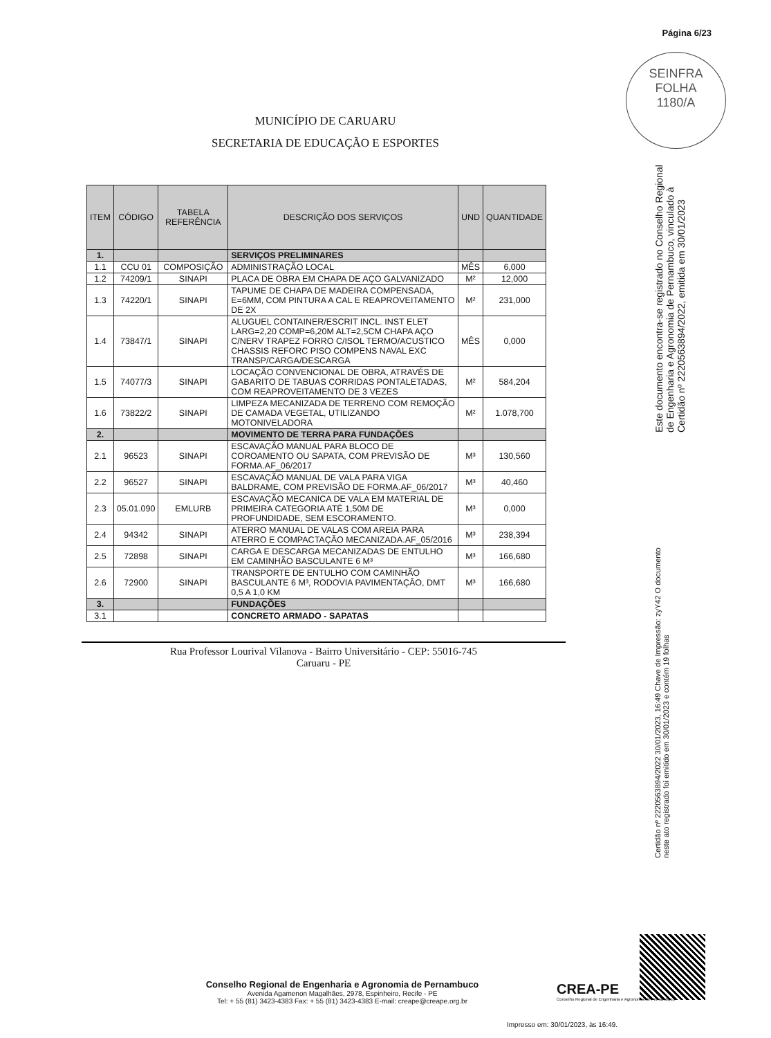Página 6/23
SEINFRA
FOLHA
1180/A
MUNICÍPIO DE CARUARU
SECRETARIA DE EDUCAÇÃO E ESPORTES
| ITEM | CÓDIGO | TABELA REFERÊNCIA | DESCRIÇÃO DOS SERVIÇOS | UND | QUANTIDADE |
| --- | --- | --- | --- | --- | --- |
| 1. | | | SERVIÇOS PRELIMINARES | | |
| 1.1 | CCU 01 | COMPOSIÇÃO | ADMINISTRAÇÃO LOCAL | MÊS | 6,000 |
| 1.2 | 74209/1 | SINAPI | PLACA DE OBRA EM CHAPA DE AÇO GALVANIZADO | M² | 12,000 |
| 1.3 | 74220/1 | SINAPI | TAPUME DE CHAPA DE MADEIRA COMPENSADA, E=6MM, COM PINTURA A CAL E REAPROVEITAMENTO DE 2X | M² | 231,000 |
| 1.4 | 73847/1 | SINAPI | ALUGUEL CONTAINER/ESCRIT INCL. INST ELET LARG=2,20 COMP=6,20M ALT=2,5CM CHAPA AÇO C/NERV TRAPEZ FORRO C/ISOL TERMO/ACUSTICO CHASSIS REFORC PISO COMPENS NAVAL EXC TRANSP/CARGA/DESCARGA | MÊS | 0,000 |
| 1.5 | 74077/3 | SINAPI | LOCAÇÃO CONVENCIONAL DE OBRA, ATRAVÉS DE GABARITO DE TABUAS CORRIDAS PONTALETADAS, COM REAPROVEITAMENTO DE 3 VEZES | M² | 584,204 |
| 1.6 | 73822/2 | SINAPI | LIMPEZA MECANIZADA DE TERRENO COM REMOÇÃO DE CAMADA VEGETAL, UTILIZANDO MOTONIVELADORA | M² | 1.078,700 |
| 2. | | | MOVIMENTO DE TERRA PARA FUNDAÇÕES | | |
| 2.1 | 96523 | SINAPI | ESCAVAÇÃO MANUAL PARA BLOCO DE COROAMENTO OU SAPATA, COM PREVISÃO DE FORMA.AF_06/2017 | M³ | 130,560 |
| 2.2 | 96527 | SINAPI | ESCAVAÇÃO MANUAL DE VALA PARA VIGA BALDRAME, COM PREVISÃO DE FORMA.AF_06/2017 | M³ | 40,460 |
| 2.3 | 05.01.090 | EMLURB | ESCAVAÇÃO MECANICA DE VALA EM MATERIAL DE PRIMEIRA CATEGORIA ATÉ 1,50M DE PROFUNDIDADE, SEM ESCORAMENTO. | M³ | 0,000 |
| 2.4 | 94342 | SINAPI | ATERRO MANUAL DE VALAS COM AREIA PARA ATERRO E COMPACTAÇÃO MECANIZADA.AF_05/2016 | M³ | 238,394 |
| 2.5 | 72898 | SINAPI | CARGA E DESCARGA MECANIZADAS DE ENTULHO EM CAMINHÃO BASCULANTE 6 M³ | M³ | 166,680 |
| 2.6 | 72900 | SINAPI | TRANSPORTE DE ENTULHO COM CAMINHÃO BASCULANTE 6 M³, RODOVIA PAVIMENTAÇÃO, DMT 0,5 A 1,0 KM | M³ | 166,680 |
| 3. | | | FUNDAÇÕES | | |
| 3.1 | | | CONCRETO ARMADO - SAPATAS | | |
Rua Professor Lourival Vilanova - Bairro Universitário - CEP: 55016-745
Caruaru - PE
Este documento encontra-se registrado no Conselho Regional de Engenharia e Agronomia de Pernambuco, vinculado à Certidão nº 2220563894/2022, emitida em 30/01/2023
Certidão nº 2220563894/2022 30/01/2023, 16:49 Chave de Impressão: zyY42 O documento neste ato registrado foi emitido em 30/01/2023 e contém 19 folhas
Conselho Regional de Engenharia e Agronomia de Pernambuco
Avenida Agamenon Magalhães, 2978, Espinheiro, Recife - PE
Tel: + 55 (81) 3423-4383 Fax: + 55 (81) 3423-4383 E-mail: creape@creape.org.br
CREA-PE
Conselho Regional de Engenharia e Agronomia de Pernambuco
Impresso em: 30/01/2023, às 16:49.